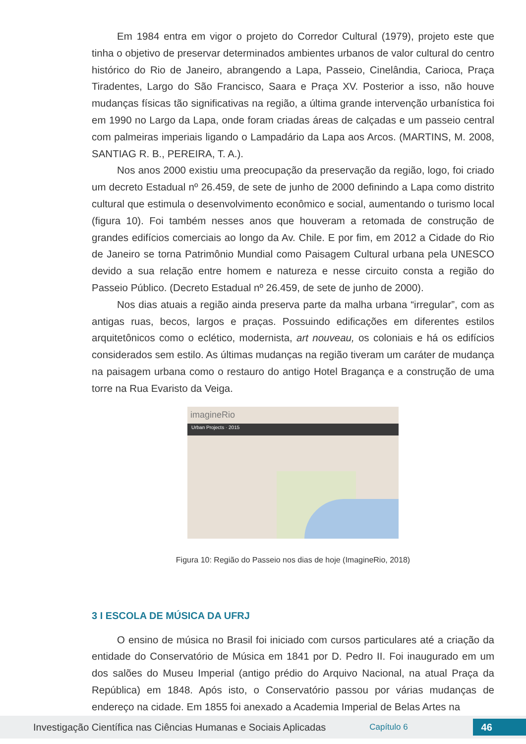Em 1984 entra em vigor o projeto do Corredor Cultural (1979), projeto este que tinha o objetivo de preservar determinados ambientes urbanos de valor cultural do centro histórico do Rio de Janeiro, abrangendo a Lapa, Passeio, Cinelândia, Carioca, Praça Tiradentes, Largo do São Francisco, Saara e Praça XV. Posterior a isso, não houve mudanças físicas tão significativas na região, a última grande intervenção urbanística foi em 1990 no Largo da Lapa, onde foram criadas áreas de calçadas e um passeio central com palmeiras imperiais ligando o Lampadário da Lapa aos Arcos. (MARTINS, M. 2008, SANTIAG R. B., PEREIRA, T. A.).
Nos anos 2000 existiu uma preocupação da preservação da região, logo, foi criado um decreto Estadual nº 26.459, de sete de junho de 2000 definindo a Lapa como distrito cultural que estimula o desenvolvimento econômico e social, aumentando o turismo local (figura 10). Foi também nesses anos que houveram a retomada de construção de grandes edifícios comerciais ao longo da Av. Chile. E por fim, em 2012 a Cidade do Rio de Janeiro se torna Patrimônio Mundial como Paisagem Cultural urbana pela UNESCO devido a sua relação entre homem e natureza e nesse circuito consta a região do Passeio Público. (Decreto Estadual nº 26.459, de sete de junho de 2000).
Nos dias atuais a região ainda preserva parte da malha urbana “irregular”, com as antigas ruas, becos, largos e praças. Possuindo edificações em diferentes estilos arquitetônicos como o eclético, modernista, art nouveau, os coloniais e há os edifícios considerados sem estilo. As últimas mudanças na região tiveram um caráter de mudança na paisagem urbana como o restauro do antigo Hotel Bragança e a construção de uma torre na Rua Evaristo da Veiga.
imagineRio
Urban Projects · 2015
Figura 10: Região do Passeio nos dias de hoje (ImagineRio, 2018)
3 I ESCOLA DE MÚSICA DA UFRJ
O ensino de música no Brasil foi iniciado com cursos particulares até a criação da entidade do Conservatório de Música em 1841 por D. Pedro II. Foi inaugurado em um dos salões do Museu Imperial (antigo prédio do Arquivo Nacional, na atual Praça da República) em 1848. Após isto, o Conservatório passou por várias mudanças de endereço na cidade. Em 1855 foi anexado a Academia Imperial de Belas Artes na
Investigação Científica nas Ciências Humanas e Sociais Aplicadas
Capítulo 6
46